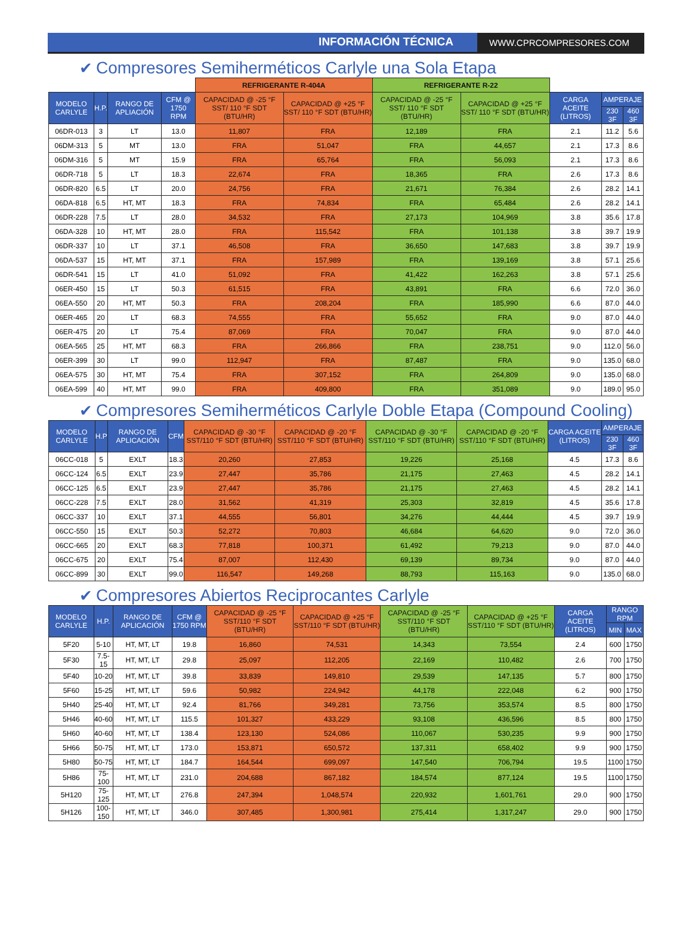INFORMACIÓN TÉCNICA
WWW.CPRCOMPRESORES.COM
✔ Compresores Semiherméticos Carlyle una Sola Etapa
| | | | | REFRIGERANTE R-404A | | REFRIGERANTE R-22 | | | | |
| --- | --- | --- | --- | --- | --- | --- | --- | --- | --- | --- |
| MODELO CARLYLE | H.P. | RANGO DE APLIACIÓN | CFM @ 1750 RPM | CAPACIDAD @ -25 °F SST/ 110 °F SDT (BTU/HR) | CAPACIDAD @ +25 °F SST/ 110 °F SDT (BTU/HR) | CAPACIDAD @ -25 °F SST/ 110 °F SDT (BTU/HR) | CAPACIDAD @ +25 °F SST/ 110 °F SDT (BTU/HR) | CARGA ACEITE (LITROS) | AMPERAJE | |
| | | | | | | | | | 230 3F | 460 3F |
| 06DR-013 | 3 | LT | 13.0 | 11,807 | FRA | 12,189 | FRA | 2.1 | 11.2 | 5.6 |
| 06DM-313 | 5 | MT | 13.0 | FRA | 51,047 | FRA | 44,657 | 2.1 | 17.3 | 8.6 |
| 06DM-316 | 5 | MT | 15.9 | FRA | 65,764 | FRA | 56,093 | 2.1 | 17.3 | 8.6 |
| 06DR-718 | 5 | LT | 18.3 | 22,674 | FRA | 18,365 | FRA | 2.6 | 17.3 | 8.6 |
| 06DR-820 | 6.5 | LT | 20.0 | 24,756 | FRA | 21,671 | 76,384 | 2.6 | 28.2 | 14.1 |
| 06DA-818 | 6.5 | HT, MT | 18.3 | FRA | 74,834 | FRA | 65,484 | 2.6 | 28.2 | 14.1 |
| 06DR-228 | 7.5 | LT | 28.0 | 34,532 | FRA | 27,173 | 104,969 | 3.8 | 35.6 | 17.8 |
| 06DA-328 | 10 | HT, MT | 28.0 | FRA | 115,542 | FRA | 101,138 | 3.8 | 39.7 | 19.9 |
| 06DR-337 | 10 | LT | 37.1 | 46,508 | FRA | 36,650 | 147,683 | 3.8 | 39.7 | 19.9 |
| 06DA-537 | 15 | HT, MT | 37.1 | FRA | 157,989 | FRA | 139,169 | 3.8 | 57.1 | 25.6 |
| 06DR-541 | 15 | LT | 41.0 | 51,092 | FRA | 41,422 | 162,263 | 3.8 | 57.1 | 25.6 |
| 06ER-450 | 15 | LT | 50.3 | 61,515 | FRA | 43,891 | FRA | 6.6 | 72.0 | 36.0 |
| 06EA-550 | 20 | HT, MT | 50.3 | FRA | 208,204 | FRA | 185,990 | 6.6 | 87.0 | 44.0 |
| 06ER-465 | 20 | LT | 68.3 | 74,555 | FRA | 55,652 | FRA | 9.0 | 87.0 | 44.0 |
| 06ER-475 | 20 | LT | 75.4 | 87,069 | FRA | 70,047 | FRA | 9.0 | 87.0 | 44.0 |
| 06EA-565 | 25 | HT, MT | 68.3 | FRA | 266,866 | FRA | 238,751 | 9.0 | 112.0 | 56.0 |
| 06ER-399 | 30 | LT | 99.0 | 112,947 | FRA | 87,487 | FRA | 9.0 | 135.0 | 68.0 |
| 06EA-575 | 30 | HT, MT | 75.4 | FRA | 307,152 | FRA | 264,809 | 9.0 | 135.0 | 68.0 |
| 06EA-599 | 40 | HT, MT | 99.0 | FRA | 409,800 | FRA | 351,089 | 9.0 | 189.0 | 95.0 |
✔ Compresores Semiherméticos Carlyle Doble Etapa (Compound Cooling)
| MODELO CARLYLE | H.P | RANGO DE APLICACIÓN | CFM | CAPACIDAD @ -30 °F SST/110 °F SDT (BTU/HR) | CAPACIDAD @ -20 °F SST/110 °F SDT (BTU/HR) | CAPACIDAD @ -30 °F SST/110 °F SDT (BTU/HR) | CAPACIDAD @ -20 °F SST/110 °F SDT (BTU/HR) | CARGA ACEITE (LITROS) | AMPERAJE | |
| --- | --- | --- | --- | --- | --- | --- | --- | --- | --- | --- |
| | | | | | | | | | 230 3F | 460 3F |
| 06CC-018 | 5 | EXLT | 18.3 | 20,260 | 27,853 | 19,226 | 25,168 | 4.5 | 17.3 | 8.6 |
| 06CC-124 | 6.5 | EXLT | 23.9 | 27,447 | 35,786 | 21,175 | 27,463 | 4.5 | 28.2 | 14.1 |
| 06CC-125 | 6.5 | EXLT | 23.9 | 27,447 | 35,786 | 21,175 | 27,463 | 4.5 | 28.2 | 14.1 |
| 06CC-228 | 7.5 | EXLT | 28.0 | 31,562 | 41,319 | 25,303 | 32,819 | 4.5 | 35.6 | 17.8 |
| 06CC-337 | 10 | EXLT | 37.1 | 44,555 | 56,801 | 34,276 | 44,444 | 4.5 | 39.7 | 19.9 |
| 06CC-550 | 15 | EXLT | 50.3 | 52,272 | 70,803 | 46,684 | 64,620 | 9.0 | 72.0 | 36.0 |
| 06CC-665 | 20 | EXLT | 68.3 | 77,818 | 100,371 | 61,492 | 79,213 | 9.0 | 87.0 | 44.0 |
| 06CC-675 | 20 | EXLT | 75.4 | 87,007 | 112,430 | 69,139 | 89,734 | 9.0 | 87.0 | 44.0 |
| 06CC-899 | 30 | EXLT | 99.0 | 116,547 | 149,268 | 88,793 | 115,163 | 9.0 | 135.0 | 68.0 |
✔ Compresores Abiertos Reciprocantes Carlyle
| MODELO CARLYLE | H.P. | RANGO DE APLICACIÓN | CFM @ 1750 RPM | CAPACIDAD @ -25 °F SST/110 °F SDT (BTU/HR) | CAPACIDAD @ +25 °F SST/110 °F SDT (BTU/HR) | CAPACIDAD @ -25 °F SST/110 °F SDT (BTU/HR) | CAPACIDAD @ +25 °F SST/110 °F SDT (BTU/HR) | CARGA ACEITE (LITROS) | RANGO RPM | |
| --- | --- | --- | --- | --- | --- | --- | --- | --- | --- | --- |
| | | | | | | | | | MIN | MAX |
| 5F20 | 5-10 | HT, MT, LT | 19.8 | 16,860 | 74,531 | 14,343 | 73,554 | 2.4 | 600 | 1750 |
| 5F30 | 7.5-15 | HT, MT, LT | 29.8 | 25,097 | 112,205 | 22,169 | 110,482 | 2.6 | 700 | 1750 |
| 5F40 | 10-20 | HT, MT, LT | 39.8 | 33,839 | 149,810 | 29,539 | 147,135 | 5.7 | 800 | 1750 |
| 5F60 | 15-25 | HT, MT, LT | 59.6 | 50,982 | 224,942 | 44,178 | 222,048 | 6.2 | 900 | 1750 |
| 5H40 | 25-40 | HT, MT, LT | 92.4 | 81,766 | 349,281 | 73,756 | 353,574 | 8.5 | 800 | 1750 |
| 5H46 | 40-60 | HT, MT, LT | 115.5 | 101,327 | 433,229 | 93,108 | 436,596 | 8.5 | 800 | 1750 |
| 5H60 | 40-60 | HT, MT, LT | 138.4 | 123,130 | 524,086 | 110,067 | 530,235 | 9.9 | 900 | 1750 |
| 5H66 | 50-75 | HT, MT, LT | 173.0 | 153,871 | 650,572 | 137,311 | 658,402 | 9.9 | 900 | 1750 |
| 5H80 | 50-75 | HT, MT, LT | 184.7 | 164,544 | 699,097 | 147,540 | 706,794 | 19.5 | 1100 | 1750 |
| 5H86 | 75-100 | HT, MT, LT | 231.0 | 204,688 | 867,182 | 184,574 | 877,124 | 19.5 | 1100 | 1750 |
| 5H120 | 75-125 | HT, MT, LT | 276.8 | 247,394 | 1,048,574 | 220,932 | 1,601,761 | 29.0 | 900 | 1750 |
| 5H126 | 100-150 | HT, MT, LT | 346.0 | 307,485 | 1,300,981 | 275,414 | 1,317,247 | 29.0 | 900 | 1750 |